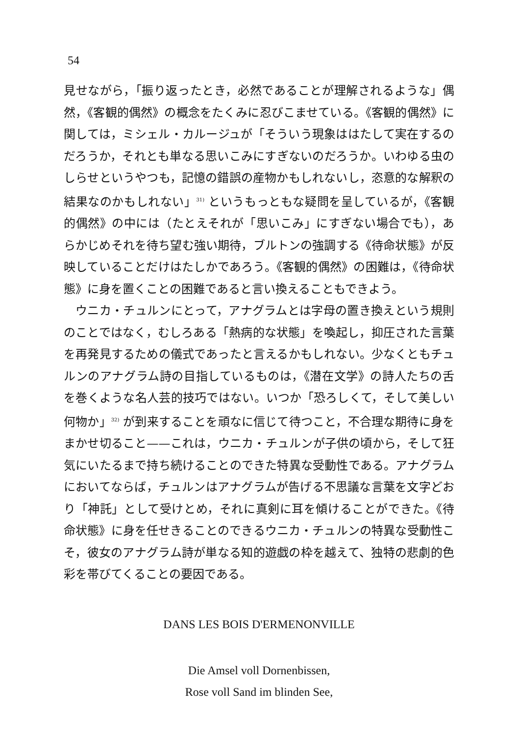54
見せながら，「振り返ったとき，必然であることが理解されるような」偶然，《客観的偶然》の概念をたくみに忍びこませている。《客観的偶然》に関しては，ミシェル・カルージュが「そういう現象ははたして実在するのだろうか，それとも単なる思いこみにすぎないのだろうか。いわゆる虫のしらせというやつも，記憶の錯誤の産物かもしれないし，恣意的な解釈の結果なのかもしれない」<sup>31)</sup> というもっともな疑問を呈しているが，《客観的偶然》の中には（たとえそれが「思いこみ」にすぎない場合でも），あらかじめそれを待ち望む強い期待，ブルトンの強調する《待命状態》が反映していることだけはたしかであろう。《客観的偶然》の困難は，《待命状態》に身を置くことの困難であると言い換えることもできよう。
ウニカ・チュルンにとって，アナグラムとは字母の置き換えという規則のことではなく，むしろある「熱病的な状態」を喚起し，抑圧された言葉を再発見するための儀式であったと言えるかもしれない。少なくともチュルンのアナグラム詩の目指しているものは，《潜在文学》の詩人たちの舌を巻くような名人芸的技巧ではない。いつか「恐ろしくて，そして美しい何物か」<sup>32)</sup> が到来することを頑なに信じて待つこと，不合理な期待に身をまかせ切ること——これは，ウニカ・チュルンが子供の頃から，そして狂気にいたるまで持ち続けることのできた特異な受動性である。アナグラムにおいてならば，チュルンはアナグラムが告げる不思議な言葉を文字どおり「神託」として受けとめ，それに真剣に耳を傾けることができた。《待命状態》に身を任せきることのできるウニカ・チュルンの特異な受動性こそ，彼女のアナグラム詩が単なる知的遊戯の枠を越えて、独特の悲劇的色彩を帯びてくることの要因である。
DANS LES BOIS D'ERMENONVILLE
Die Amsel voll Dornenbissen,
Rose voll Sand im blinden See,